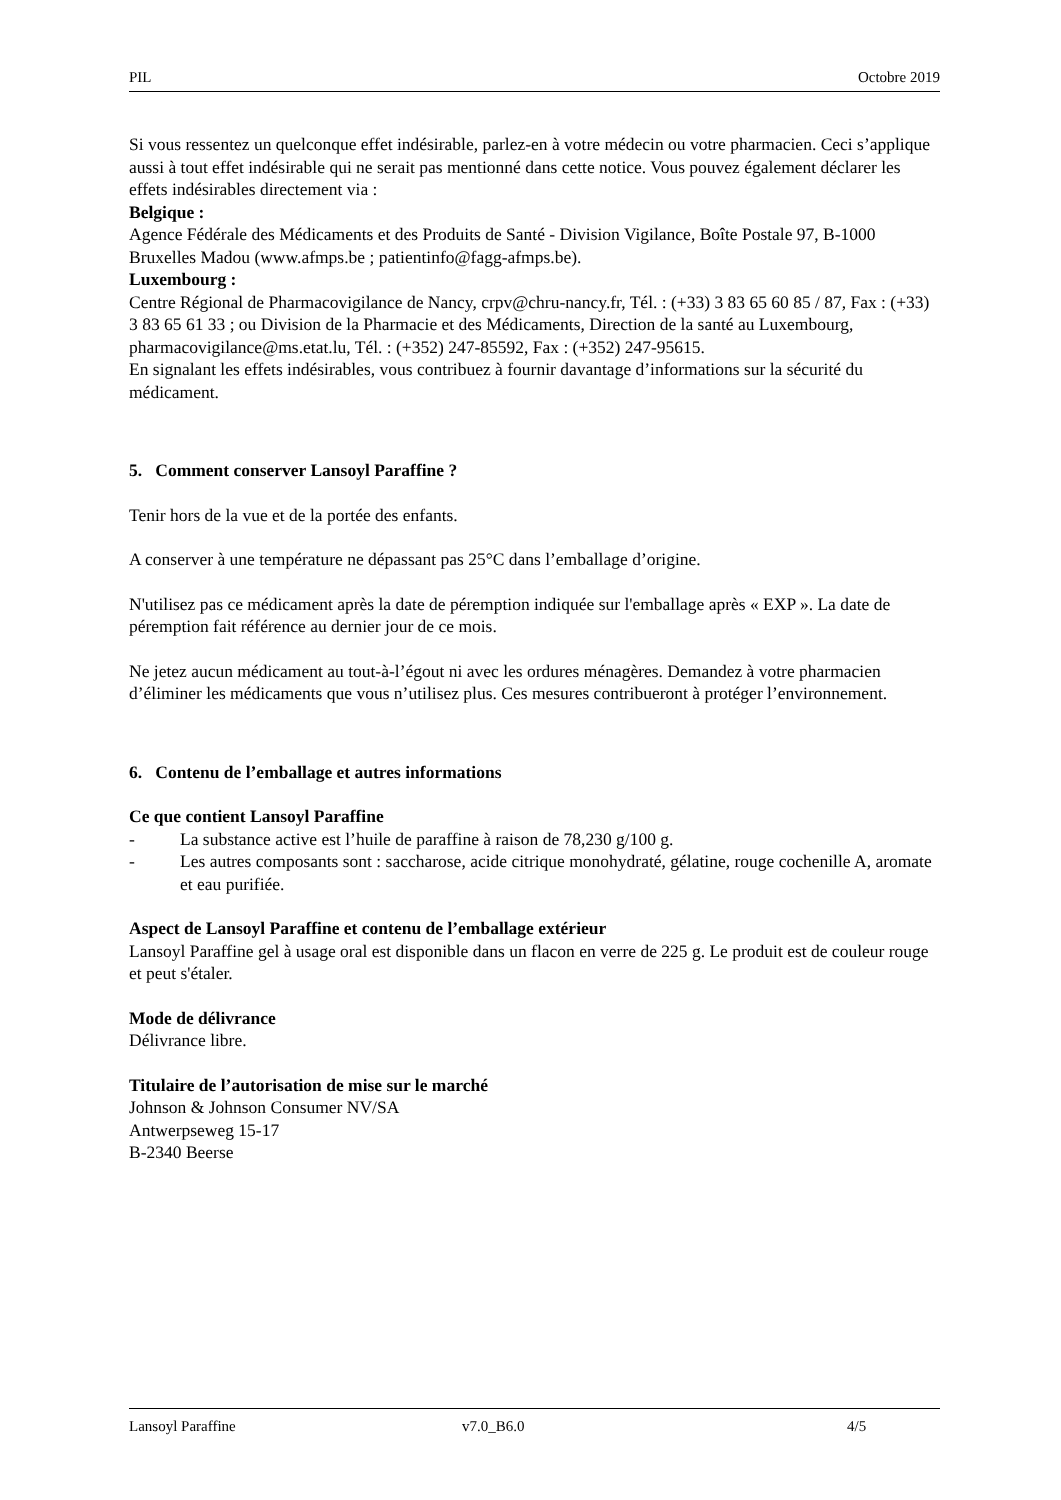PIL Octobre 2019
Si vous ressentez un quelconque effet indésirable, parlez-en à votre médecin ou votre pharmacien. Ceci s’applique aussi à tout effet indésirable qui ne serait pas mentionné dans cette notice. Vous pouvez également déclarer les effets indésirables directement via :
Belgique :
Agence Fédérale des Médicaments et des Produits de Santé - Division Vigilance, Boîte Postale 97, B-1000 Bruxelles Madou (www.afmps.be ; patientinfo@fagg-afmps.be).
Luxembourg :
Centre Régional de Pharmacovigilance de Nancy, crpv@chru-nancy.fr, Tél. : (+33) 3 83 65 60 85 / 87, Fax : (+33) 3 83 65 61 33 ; ou Division de la Pharmacie et des Médicaments, Direction de la santé au Luxembourg, pharmacovigilance@ms.etat.lu, Tél. : (+352) 247-85592, Fax : (+352) 247-95615.
En signalant les effets indésirables, vous contribuez à fournir davantage d’informations sur la sécurité du médicament.
5. Comment conserver Lansoyl Paraffine ?
Tenir hors de la vue et de la portée des enfants.
A conserver à une température ne dépassant pas 25°C dans l’emballage d’origine.
N'utilisez pas ce médicament après la date de péremption indiquée sur l'emballage après « EXP ». La date de péremption fait référence au dernier jour de ce mois.
Ne jetez aucun médicament au tout-à-l’égout ni avec les ordures ménagères. Demandez à votre pharmacien d’éliminer les médicaments que vous n’utilisez plus. Ces mesures contribueront à protéger l’environnement.
6. Contenu de l’emballage et autres informations
Ce que contient Lansoyl Paraffine
- La substance active est l’huile de paraffine à raison de 78,230 g/100 g.
- Les autres composants sont : saccharose, acide citrique monohydraté, gélatine, rouge cochenille A, aromate et eau purifiée.
Aspect de Lansoyl Paraffine et contenu de l’emballage extérieur
Lansoyl Paraffine gel à usage oral est disponible dans un flacon en verre de 225 g. Le produit est de couleur rouge et peut s'étaler.
Mode de délivrance
Délivrance libre.
Titulaire de l’autorisation de mise sur le marché
Johnson & Johnson Consumer NV/SA
Antwerpseweg 15-17
B-2340 Beerse
Lansoyl Paraffine v7.0_B6.0 4/5